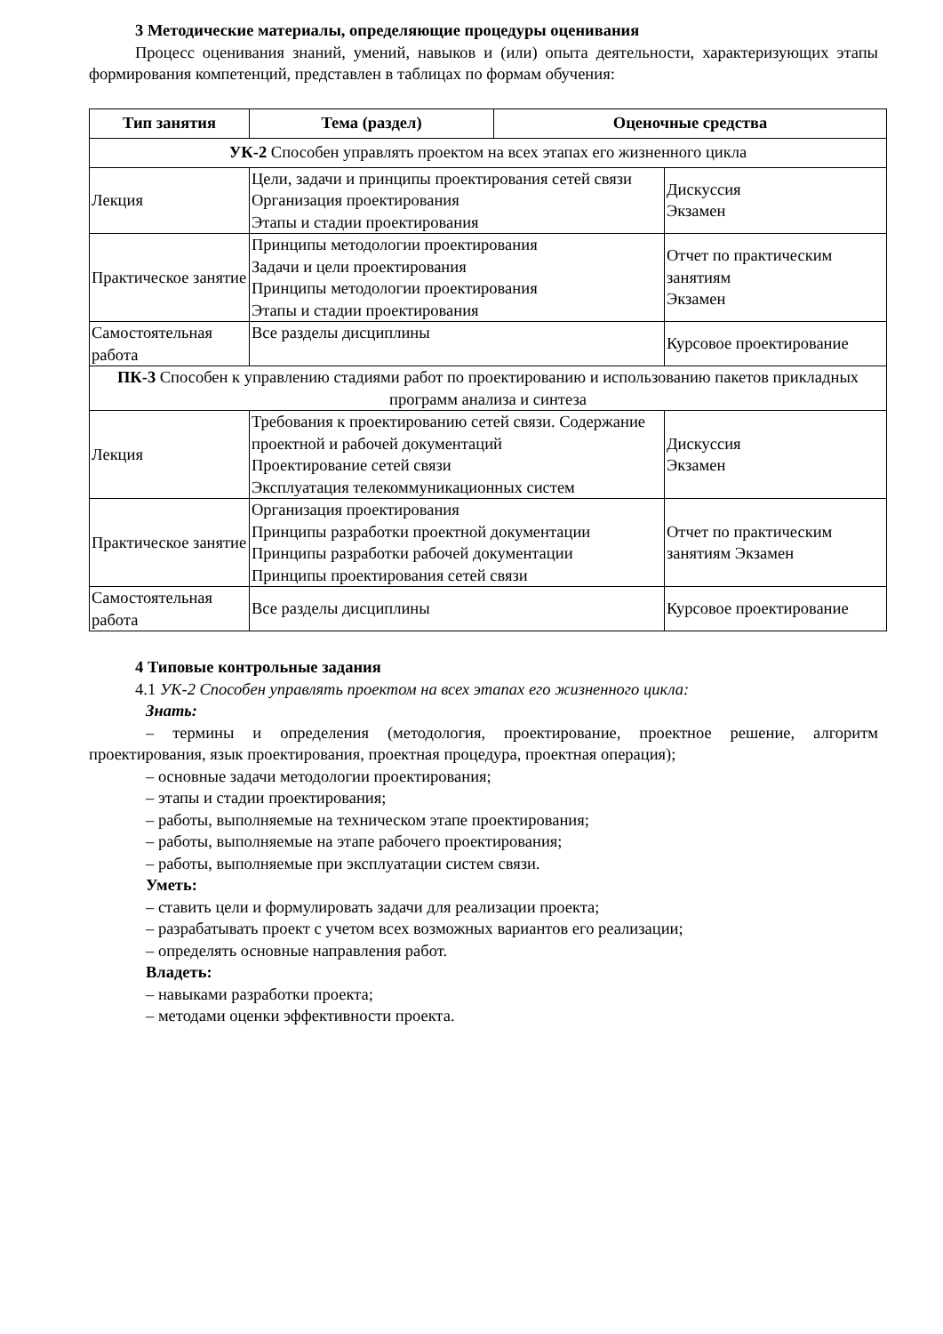3 Методические материалы, определяющие процедуры оценивания
Процесс оценивания знаний, умений, навыков и (или) опыта деятельности, характеризующих этапы формирования компетенций, представлен в таблицах по формам обучения:
| Тип занятия | Тема (раздел) | Оценочные средства | |
| --- | --- | --- | --- |
| УК-2 Способен управлять проектом на всех этапах его жизненного цикла | | | |
| Лекция | Цели, задачи и принципы проектирования сетей связи Организация проектирования Этапы и стадии проектирования | | Дискуссия Экзамен |
| Практическое занятие | Принципы методологии проектирования Задачи и цели проектирования Принципы методологии проектирования Этапы и стадии проектирования | | Отчет по практическим занятиям Экзамен |
| Самостоятельная работа | Все разделы дисциплины | | Курсовое проектирование |
| ПК-3 Способен к управлению стадиями работ по проектированию и использованию пакетов прикладных программ анализа и синтеза | | | |
| Лекция | Требования к проектированию сетей связи. Содержание проектной и рабочей документаций Проектирование сетей связи Эксплуатация телекоммуникационных систем | | Дискуссия Экзамен |
| Практическое занятие | Организация проектирования Принципы разработки проектной документации Принципы разработки рабочей документации Принципы проектирования сетей связи | | Отчет по практическим занятиям Экзамен |
| Самостоятельная работа | Все разделы дисциплины | | Курсовое проектирование |
4 Типовые контрольные задания
4.1 УК-2 Способен управлять проектом на всех этапах его жизненного цикла:
Знать:
– термины и определения (методология, проектирование, проектное решение, алгоритм проектирования, язык проектирования, проектная процедура, проектная операция);
– основные задачи методологии проектирования;
– этапы и стадии проектирования;
– работы, выполняемые на техническом этапе проектирования;
– работы, выполняемые на этапе рабочего проектирования;
– работы, выполняемые при эксплуатации систем связи.
Уметь:
– ставить цели и формулировать задачи для реализации проекта;
– разрабатывать проект с учетом всех возможных вариантов его реализации;
– определять основные направления работ.
Владеть:
– навыками разработки проекта;
– методами оценки эффективности проекта.